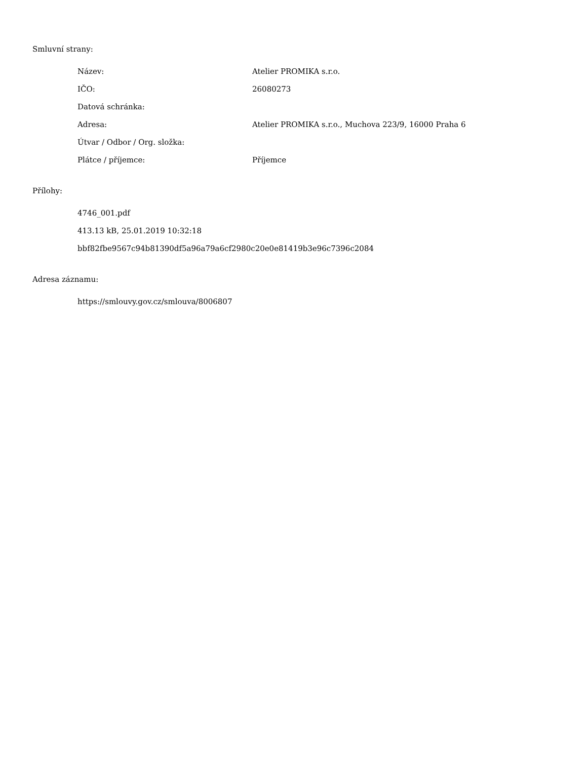Smluvní strany:
| Název: | Atelier PROMIKA s.r.o. |
| IČO: | 26080273 |
| Datová schránka: | |
| Adresa: | Atelier PROMIKA s.r.o., Muchova 223/9, 16000 Praha 6 |
| Útvar / Odbor / Org. složka: | |
| Plátce / příjemce: | Příjemce |
Přílohy:
4746_001.pdf
413.13 kB, 25.01.2019 10:32:18
bbf82fbe9567c94b81390df5a96a79a6cf2980c20e0e81419b3e96c7396c2084
Adresa záznamu:
https://smlouvy.gov.cz/smlouva/8006807